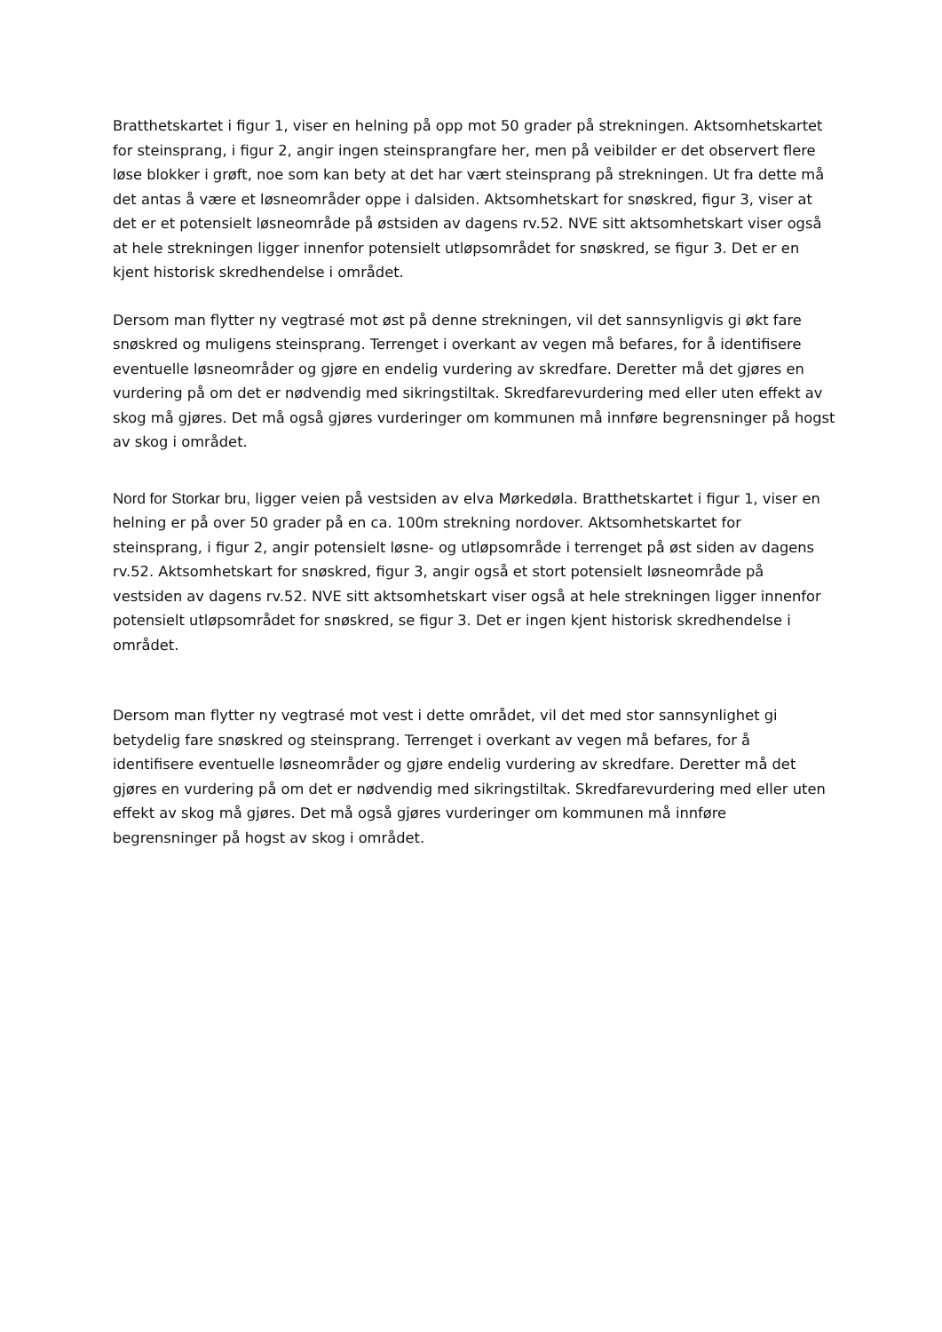Bratthetskartet i figur 1, viser en helning på opp mot 50 grader på strekningen. Aktsomhetskartet for steinsprang, i figur 2, angir ingen steinsprangfare her, men på veibilder er det observert flere løse blokker i grøft, noe som kan bety at det har vært steinsprang på strekningen. Ut fra dette må det antas å være et løsneområder oppe i dalsiden. Aktsomhetskart for snøskred, figur 3, viser at det er et potensielt løsneområde på østsiden av dagens rv.52. NVE sitt aktsomhetskart viser også at hele strekningen ligger innenfor potensielt utløpsområdet for snøskred, se figur 3. Det er en kjent historisk skredhendelse i området.
Dersom man flytter ny vegtrasé mot øst på denne strekningen, vil det sannsynligvis gi økt fare snøskred og muligens steinsprang. Terrenget i overkant av vegen må befares, for å identifisere eventuelle løsneområder og gjøre en endelig vurdering av skredfare. Deretter må det gjøres en vurdering på om det er nødvendig med sikringstiltak. Skredfarevurdering med eller uten effekt av skog må gjøres. Det må også gjøres vurderinger om kommunen må innføre begrensninger på hogst av skog i området.
Nord for Storkar bru, ligger veien på vestsiden av elva Mørkedøla. Bratthetskartet i figur 1, viser en helning er på over 50 grader på en ca. 100m strekning nordover. Aktsomhetskartet for steinsprang, i figur 2, angir potensielt løsne- og utløpsområde i terrenget på øst siden av dagens rv.52. Aktsomhetskart for snøskred, figur 3, angir også et stort potensielt løsneområde på vestsiden av dagens rv.52. NVE sitt aktsomhetskart viser også at hele strekningen ligger innenfor potensielt utløpsområdet for snøskred, se figur 3. Det er ingen kjent historisk skredhendelse i området.
Dersom man flytter ny vegtrasé mot vest i dette området, vil det med stor sannsynlighet gi betydelig fare snøskred og steinsprang. Terrenget i overkant av vegen må befares, for å identifisere eventuelle løsneområder og gjøre endelig vurdering av skredfare. Deretter må det gjøres en vurdering på om det er nødvendig med sikringstiltak. Skredfarevurdering med eller uten effekt av skog må gjøres. Det må også gjøres vurderinger om kommunen må innføre begrensninger på hogst av skog i området.